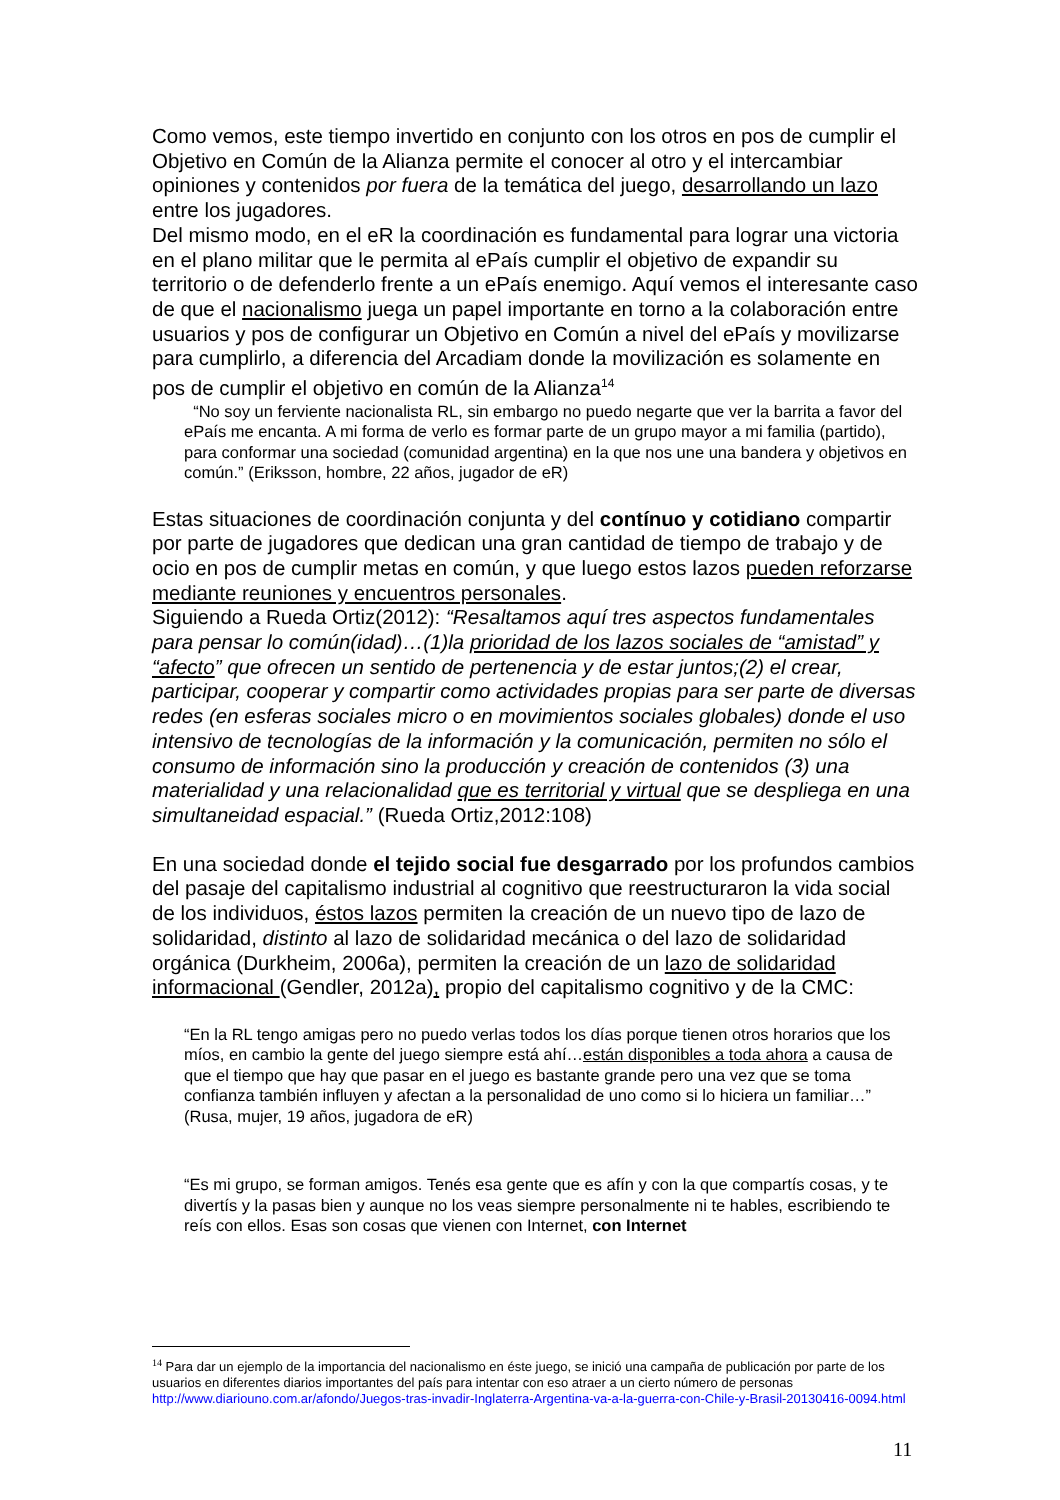Como vemos, este tiempo invertido en conjunto con los otros en pos de cumplir el Objetivo en Común de la Alianza permite el conocer al otro y el intercambiar opiniones y contenidos por fuera de la temática del juego, desarrollando un lazo entre los jugadores.
Del mismo modo, en el eR la coordinación es fundamental para lograr una victoria en el plano militar que le permita al ePaís cumplir el objetivo de expandir su territorio o de defenderlo frente a un ePaís enemigo. Aquí vemos el interesante caso de que el nacionalismo juega un papel importante en torno a la colaboración entre usuarios y pos de configurar un Objetivo en Común a nivel del ePaís y movilizarse para cumplirlo, a diferencia del Arcadiam donde la movilización es solamente en pos de cumplir el objetivo en común de la Alianza<sup>14</sup>
“No soy un ferviente nacionalista RL, sin embargo no puedo negarte que ver la barrita a favor del ePaís me encanta. A mi forma de verlo es formar parte de un grupo mayor a mi familia (partido), para conformar una sociedad (comunidad argentina) en la que nos une una bandera y objetivos en común.” (Eriksson, hombre, 22 años, jugador de eR)
Estas situaciones de coordinación conjunta y del contínuo y cotidiano compartir por parte de jugadores que dedican una gran cantidad de tiempo de trabajo y de ocio en pos de cumplir metas en común, y que luego estos lazos pueden reforzarse mediante reuniones y encuentros personales.
Siguiendo a Rueda Ortiz(2012): “Resaltamos aquí tres aspectos fundamentales para pensar lo común(idad)…(1)la prioridad de los lazos sociales de “amistad” y “afecto” que ofrecen un sentido de pertenencia y de estar juntos;(2) el crear, participar, cooperar y compartir como actividades propias para ser parte de diversas redes (en esferas sociales micro o en movimientos sociales globales) donde el uso intensivo de tecnologías de la información y la comunicación, permiten no sólo el consumo de información sino la producción y creación de contenidos (3) una materialidad y una relacionalidad que es territorial y virtual que se despliega en una simultaneidad espacial.” (Rueda Ortiz,2012:108)
En una sociedad donde el tejido social fue desgarrado por los profundos cambios del pasaje del capitalismo industrial al cognitivo que reestructuraron la vida social de los individuos, éstos lazos permiten la creación de un nuevo tipo de lazo de solidaridad, distinto al lazo de solidaridad mecánica o del lazo de solidaridad orgánica (Durkheim, 2006a), permiten la creación de un lazo de solidaridad informacional (Gendler, 2012a), propio del capitalismo cognitivo y de la CMC:
“En la RL tengo amigas pero no puedo verlas todos los días porque tienen otros horarios que los míos, en cambio la gente del juego siempre está ahí…están disponibles a toda ahora a causa de que el tiempo que hay que pasar en el juego es bastante grande pero una vez que se toma confianza también influyen y afectan a la personalidad de uno como si lo hiciera un familiar…” (Rusa, mujer, 19 años, jugadora de eR)
“Es mi grupo, se forman amigos. Tenés esa gente que es afín y con la que compartís cosas, y te divertís y la pasas bien y aunque no los veas siempre personalmente ni te hables, escribiendo te reís con ellos. Esas son cosas que vienen con Internet, con Internet
<sup>14</sup> Para dar un ejemplo de la importancia del nacionalismo en éste juego, se inició una campaña de publicación por parte de los usuarios en diferentes diarios importantes del país para intentar con eso atraer a un cierto número de personas http://www.diariouno.com.ar/afondo/Juegos-tras-invadir-Inglaterra-Argentina-va-a-la-guerra-con-Chile-y-Brasil-20130416-0094.html
11